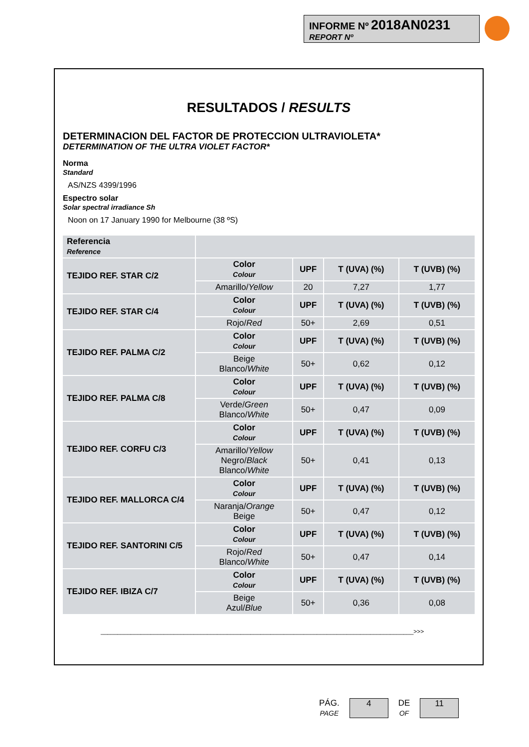INFORME Nº 2018AN0231
REPORT Nº
RESULTADOS / RESULTS
DETERMINACION DEL FACTOR DE PROTECCION ULTRAVIOLETA*
DETERMINATION OF THE ULTRA VIOLET FACTOR*
Norma
Standard
AS/NZS 4399/1996
Espectro solar
Solar spectral irradiance Sh
Noon on 17 January 1990 for Melbourne (38 ºS)
| Referencia Reference | | | | |
| TEJIDO REF. STAR C/2 | Color Colour | UPF | T (UVA) (%) | T (UVB) (%) |
| | Amarillo/ Yellow | 20 | 7,27 | 1,77 |
| TEJIDO REF. STAR C/4 | Color Colour | UPF | T (UVA) (%) | T (UVB) (%) |
| | Rojo/ Red | 50+ | 2,69 | 0,51 |
| TEJIDO REF. PALMA C/2 | Color Colour | UPF | T (UVA) (%) | T (UVB) (%) |
| | Beige Blanco/ White | 50+ | 0,62 | 0,12 |
| TEJIDO REF. PALMA C/8 | Color Colour | UPF | T (UVA) (%) | T (UVB) (%) |
| | Verde/ Green Blanco/ White | 50+ | 0,47 | 0,09 |
| TEJIDO REF. CORFU C/3 | Color Colour | UPF | T (UVA) (%) | T (UVB) (%) |
| | Amarillo/ Yellow Negro/ Black Blanco/ White | 50+ | 0,41 | 0,13 |
| TEJIDO REF. MALLORCA C/4 | Color Colour | UPF | T (UVA) (%) | T (UVB) (%) |
| | Naranja/ Orange Beige | 50+ | 0,47 | 0,12 |
| TEJIDO REF. SANTORINI C/5 | Color Colour | UPF | T (UVA) (%) | T (UVB) (%) |
| | Rojo/ Red Blanco/ White | 50+ | 0,47 | 0,14 |
| TEJIDO REF. IBIZA C/7 | Color Colour | UPF | T (UVA) (%) | T (UVB) (%) |
| | Beige Azul/ Blue | 50+ | 0,36 | 0,08 |
______________________________________________________________________________________________>>>
PÁG.
PAGE
4
DE
OF
11